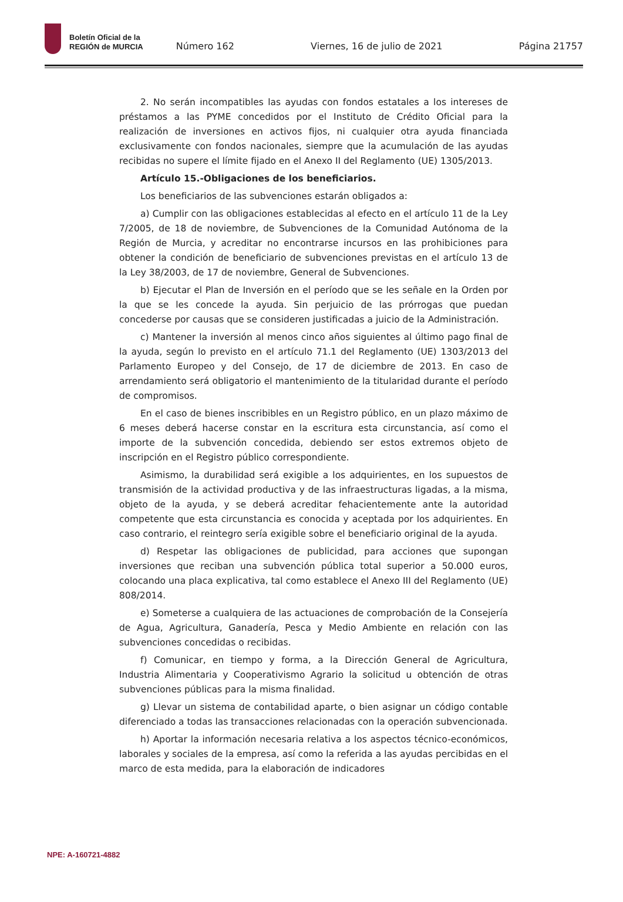Boletín Oficial de la
REGIÓN de MURCIA
Número 162 Viernes, 16 de julio de 2021 Página 21757
2. No serán incompatibles las ayudas con fondos estatales a los intereses de préstamos a las PYME concedidos por el Instituto de Crédito Oficial para la realización de inversiones en activos fijos, ni cualquier otra ayuda financiada exclusivamente con fondos nacionales, siempre que la acumulación de las ayudas recibidas no supere el límite fijado en el Anexo II del Reglamento (UE) 1305/2013.
Artículo 15.-Obligaciones de los beneficiarios.
Los beneficiarios de las subvenciones estarán obligados a:
a) Cumplir con las obligaciones establecidas al efecto en el artículo 11 de la Ley 7/2005, de 18 de noviembre, de Subvenciones de la Comunidad Autónoma de la Región de Murcia, y acreditar no encontrarse incursos en las prohibiciones para obtener la condición de beneficiario de subvenciones previstas en el artículo 13 de la Ley 38/2003, de 17 de noviembre, General de Subvenciones.
b) Ejecutar el Plan de Inversión en el período que se les señale en la Orden por la que se les concede la ayuda. Sin perjuicio de las prórrogas que puedan concederse por causas que se consideren justificadas a juicio de la Administración.
c) Mantener la inversión al menos cinco años siguientes al último pago final de la ayuda, según lo previsto en el artículo 71.1 del Reglamento (UE) 1303/2013 del Parlamento Europeo y del Consejo, de 17 de diciembre de 2013. En caso de arrendamiento será obligatorio el mantenimiento de la titularidad durante el período de compromisos.
En el caso de bienes inscribibles en un Registro público, en un plazo máximo de 6 meses deberá hacerse constar en la escritura esta circunstancia, así como el importe de la subvención concedida, debiendo ser estos extremos objeto de inscripción en el Registro público correspondiente.
Asimismo, la durabilidad será exigible a los adquirientes, en los supuestos de transmisión de la actividad productiva y de las infraestructuras ligadas, a la misma, objeto de la ayuda, y se deberá acreditar fehacientemente ante la autoridad competente que esta circunstancia es conocida y aceptada por los adquirientes. En caso contrario, el reintegro sería exigible sobre el beneficiario original de la ayuda.
d) Respetar las obligaciones de publicidad, para acciones que supongan inversiones que reciban una subvención pública total superior a 50.000 euros, colocando una placa explicativa, tal como establece el Anexo III del Reglamento (UE) 808/2014.
e) Someterse a cualquiera de las actuaciones de comprobación de la Consejería de Agua, Agricultura, Ganadería, Pesca y Medio Ambiente en relación con las subvenciones concedidas o recibidas.
f) Comunicar, en tiempo y forma, a la Dirección General de Agricultura, Industria Alimentaria y Cooperativismo Agrario la solicitud u obtención de otras subvenciones públicas para la misma finalidad.
g) Llevar un sistema de contabilidad aparte, o bien asignar un código contable diferenciado a todas las transacciones relacionadas con la operación subvencionada.
h) Aportar la información necesaria relativa a los aspectos técnico-económicos, laborales y sociales de la empresa, así como la referida a las ayudas percibidas en el marco de esta medida, para la elaboración de indicadores
NPE: A-160721-4882